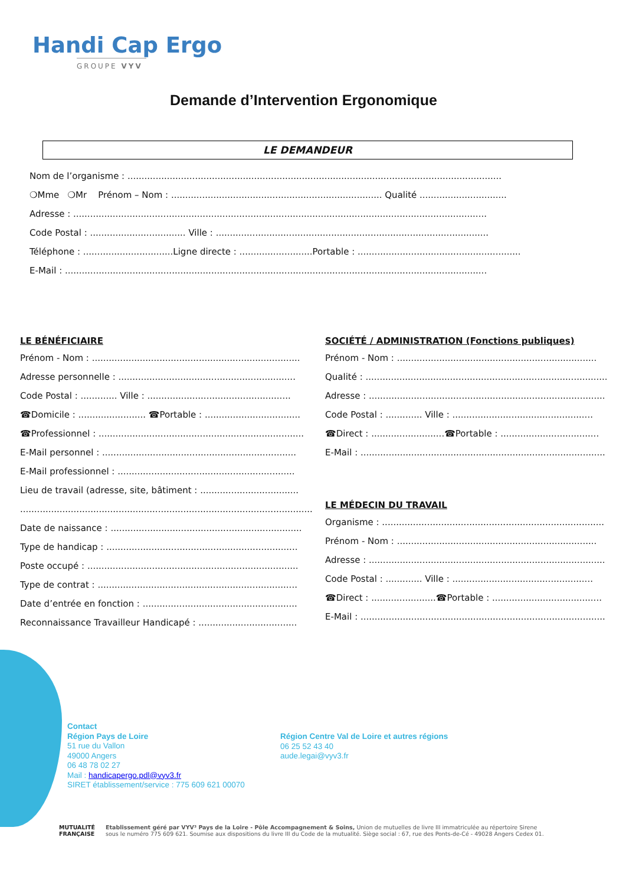Handi Cap Ergo
GROUPE VYV
Demande d’Intervention Ergonomique
LE DEMANDEUR
Nom de l’organisme : .....................................................................................................................................
❍Mme ❍Mr Prénom – Nom : ........................................................................... Qualité ...............................
Adresse : ...................................................................................................................................................
Code Postal : .................................. Ville : .................................................................................................
Téléphone : ................................Ligne directe : ..........................Portable : ..........................................................
E-Mail : ......................................................................................................................................................
LE BÉNÉFICIAIRE
Prénom - Nom : ..........................................................................
Adresse personnelle : ...............................................................
Code Postal : ............. Ville : ...................................................
☎Domicile : ........................ ☎Portable : ..................................
☎Professionnel : .........................................................................
E-Mail personnel : .....................................................................
E-Mail professionnel : ...............................................................
Lieu de travail (adresse, site, bâtiment : ...................................
...........................................................................................................
Date de naissance : ....................................................................
Type de handicap : ....................................................................
Poste occupé : ...........................................................................
Type de contrat : .......................................................................
Date d’entrée en fonction : .......................................................
Reconnaissance Travailleur Handicapé : ...................................
SOCIÉTÉ / ADMINISTRATION (Fonctions publiques)
Prénom - Nom : .......................................................................
Qualité : ......................................................................................
Adresse : ....................................................................................
Code Postal : ............. Ville : ..................................................
☎Direct : ..........................☎Portable : ...................................
E-Mail : .......................................................................................
LE MÉDECIN DU TRAVAIL
Organisme : ...............................................................................
Prénom - Nom : .......................................................................
Adresse : ....................................................................................
Code Postal : ............. Ville : ..................................................
☎Direct : .......................☎Portable : .......................................
E-Mail : .......................................................................................
Contact
Région Pays de Loire
51 rue du Vallon
49000 Angers
06 48 78 02 27
Mail : handicapergo.pdl@vyv3.fr
SIRET établissement/service : 775 609 621 00070
Région Centre Val de Loire et autres régions
06 25 52 43 40
aude.legai@vyv3.fr
MUTUALITÉ
FRANÇAISE
Etablissement géré par VYV³ Pays de la Loire - Pôle Accompagnement & Soins, Union de mutuelles de livre III immatriculée au répertoire Sirene
sous le numéro 775 609 621. Soumise aux dispositions du livre III du Code de la mutualité. Siège social : 67, rue des Ponts-de-Cé - 49028 Angers Cedex 01.